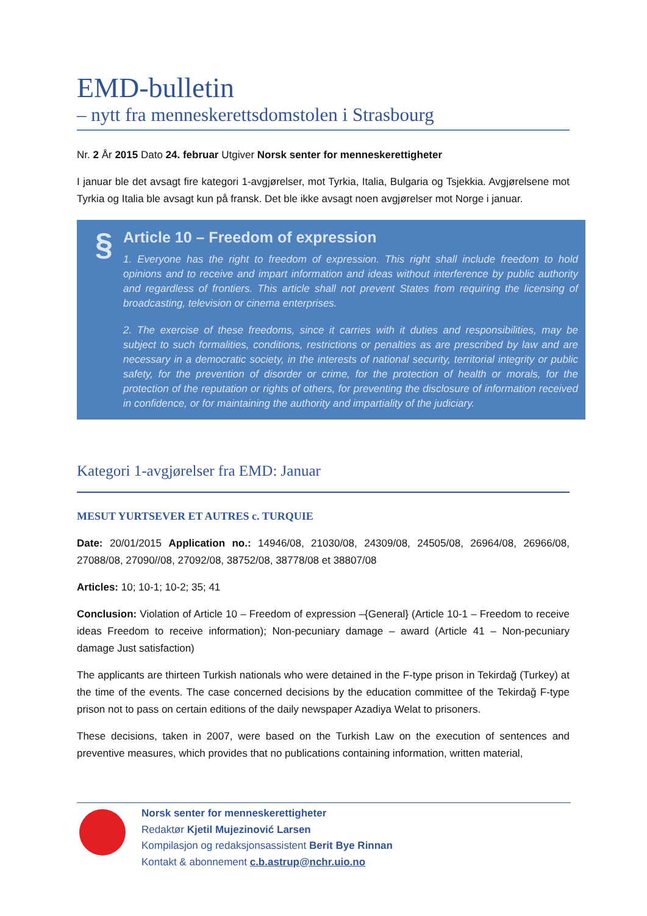EMD-bulletin
– nytt fra menneskerettsdomstolen i Strasbourg
Nr. 2 År 2015 Dato 24. februar Utgiver Norsk senter for menneskerettigheter
I januar ble det avsagt fire kategori 1-avgjørelser, mot Tyrkia, Italia, Bulgaria og Tsjekkia. Avgjørelsene mot Tyrkia og Italia ble avsagt kun på fransk. Det ble ikke avsagt noen avgjørelser mot Norge i januar.
§
Article 10 – Freedom of expression
1. Everyone has the right to freedom of expression. This right shall include freedom to hold opinions and to receive and impart information and ideas without interference by public authority and regardless of frontiers. This article shall not prevent States from requiring the licensing of broadcasting, television or cinema enterprises.
2. The exercise of these freedoms, since it carries with it duties and responsibilities, may be subject to such formalities, conditions, restrictions or penalties as are prescribed by law and are necessary in a democratic society, in the interests of national security, territorial integrity or public safety, for the prevention of disorder or crime, for the protection of health or morals, for the protection of the reputation or rights of others, for preventing the disclosure of information received in confidence, or for maintaining the authority and impartiality of the judiciary.
Kategori 1-avgjørelser fra EMD: Januar
MESUT YURTSEVER ET AUTRES c. TURQUIE
Date: 20/01/2015 Application no.: 14946/08, 21030/08, 24309/08, 24505/08, 26964/08, 26966/08, 27088/08, 27090//08, 27092/08, 38752/08, 38778/08 et 38807/08
Articles: 10; 10-1; 10-2; 35; 41
Conclusion: Violation of Article 10 – Freedom of expression –{General} (Article 10-1 – Freedom to receive ideas Freedom to receive information); Non-pecuniary damage – award (Article 41 – Non-pecuniary damage Just satisfaction)
The applicants are thirteen Turkish nationals who were detained in the F-type prison in Tekirdağ (Turkey) at the time of the events. The case concerned decisions by the education committee of the Tekirdağ F-type prison not to pass on certain editions of the daily newspaper Azadiya Welat to prisoners.
These decisions, taken in 2007, were based on the Turkish Law on the execution of sentences and preventive measures, which provides that no publications containing information, written material,
Norsk senter for menneskerettigheter
Redaktør Kjetil Mujezinović Larsen
Kompilasjon og redaksjonsassistent Berit Bye Rinnan
Kontakt & abonnement c.b.astrup@nchr.uio.no